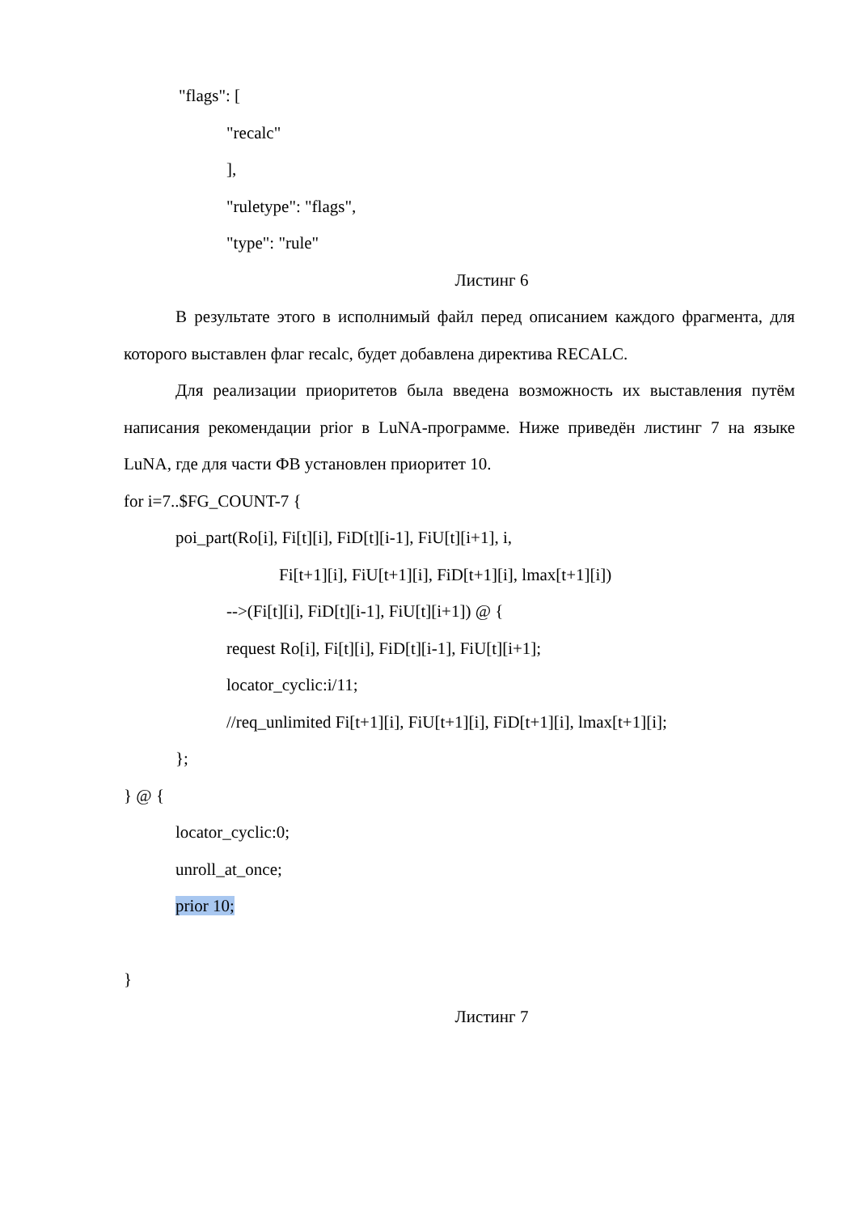"flags": [
"recalc"
],
"ruletype": "flags",
"type": "rule"
Листинг 6
В результате этого в исполнимый файл перед описанием каждого фрагмента, для которого выставлен флаг recalc, будет добавлена директива RECALC.
Для реализации приоритетов была введена возможность их выставления путём написания рекомендации prior в LuNA-программе. Ниже приведён листинг 7 на языке LuNA, где для части ФВ установлен приоритет 10.
for i=7..$FG_COUNT-7 {
poi_part(Ro[i], Fi[t][i], FiD[t][i-1], FiU[t][i+1], i,
Fi[t+1][i], FiU[t+1][i], FiD[t+1][i], lmax[t+1][i])
-->(Fi[t][i], FiD[t][i-1], FiU[t][i+1]) @ {
request Ro[i], Fi[t][i], FiD[t][i-1], FiU[t][i+1];
locator_cyclic:i/11;
//req_unlimited Fi[t+1][i], FiU[t+1][i], FiD[t+1][i], lmax[t+1][i];
};
} @ {
locator_cyclic:0;
unroll_at_once;
prior 10;
}
Листинг 7